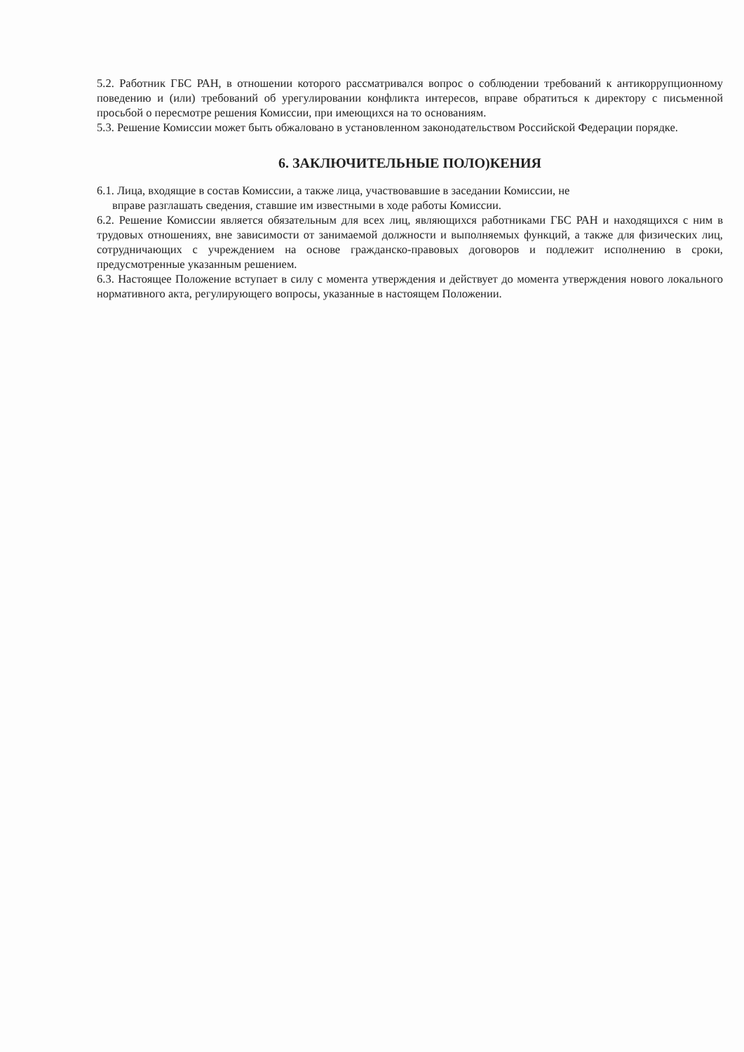5.2. Работник ГБС РАН, в отношении которого рассматривался вопрос о соблюдении требований к антикоррупционному поведению и (или) требований об урегулировании конфликта интересов, вправе обратиться к директору с письменной просьбой о пересмотре решения Комиссии, при имеющихся на то основаниям.
5.3. Решение Комиссии может быть обжаловано в установленном законодательством Российской Федерации порядке.
6. ЗАКЛЮЧИТЕЛЬНЫЕ ПОЛО)КЕНИЯ
6.1. Лица, входящие в состав Комиссии, а также лица, участвовавшие в заседании Комиссии, не
вправе разглашать сведения, ставшие им известными в ходе работы Комиссии.
6.2. Решение Комиссии является обязательным для всех лиц, являющихся работниками ГБС РАН и находящихся с ним в трудовых отношениях, вне зависимости от занимаемой должности и выполняемых функций, а также для физических лиц, сотрудничающих с учреждением на основе гражданско-правовых договоров и подлежит исполнению в сроки, предусмотренные указанным решением.
6.3. Настоящее Положение вступает в силу с момента утверждения и действует до момента утверждения нового локального нормативного акта, регулирующего вопросы, указанные в настоящем Положении.